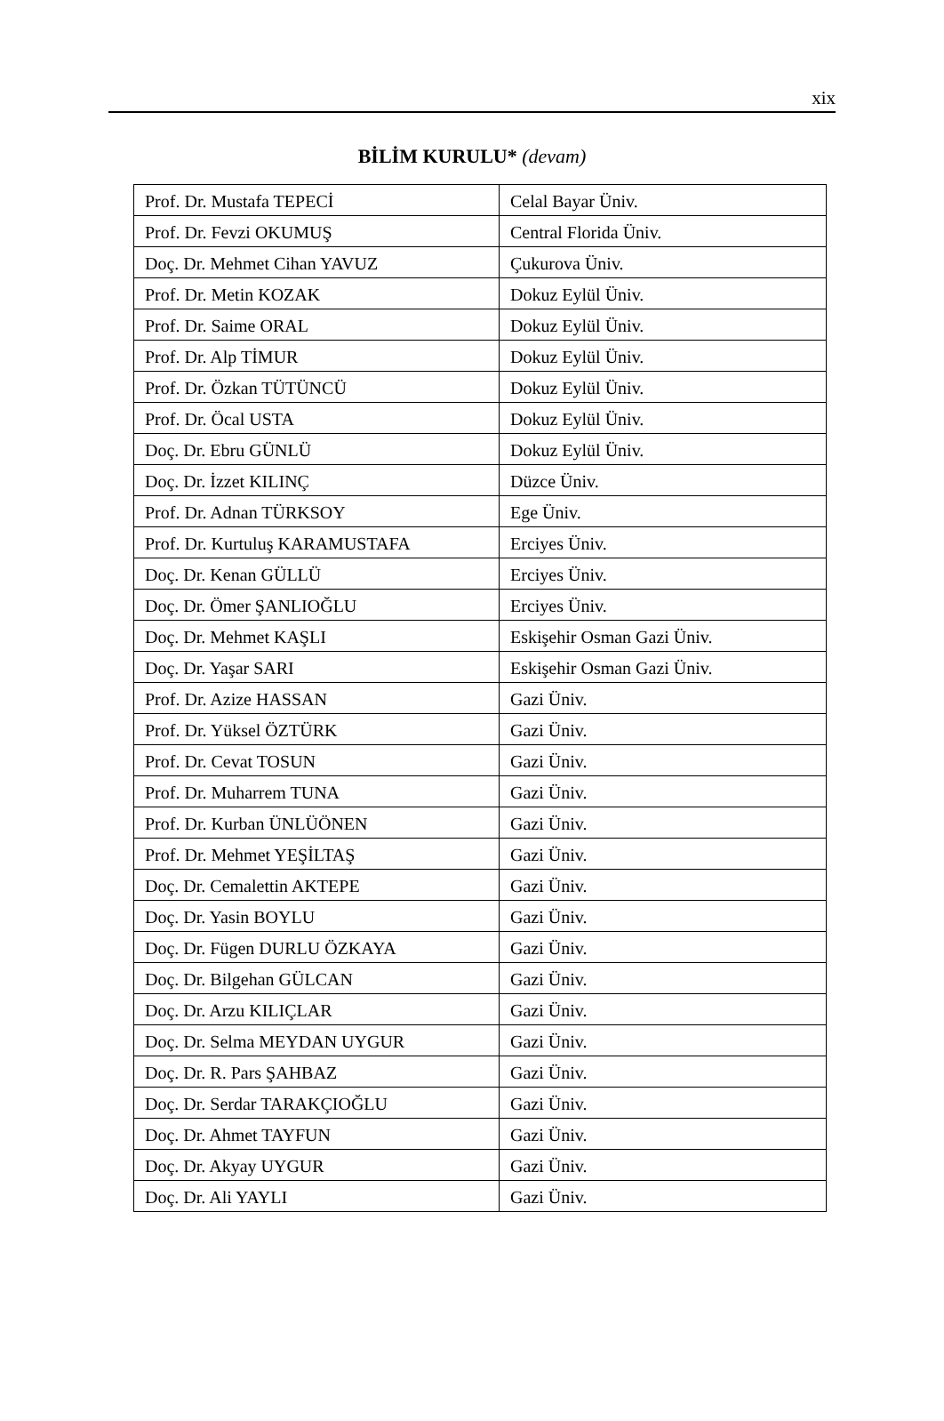xix
BİLİM KURULU* (devam)
| Prof. Dr. Mustafa TEPECİ | Celal Bayar Üniv. |
| Prof. Dr. Fevzi OKUMUŞ | Central Florida Üniv. |
| Doç. Dr. Mehmet Cihan YAVUZ | Çukurova Üniv. |
| Prof. Dr. Metin KOZAK | Dokuz Eylül Üniv. |
| Prof. Dr. Saime ORAL | Dokuz Eylül Üniv. |
| Prof. Dr. Alp TİMUR | Dokuz Eylül Üniv. |
| Prof. Dr. Özkan TÜTÜNCÜ | Dokuz Eylül Üniv. |
| Prof. Dr. Öcal USTA | Dokuz Eylül Üniv. |
| Doç. Dr. Ebru GÜNLÜ | Dokuz Eylül Üniv. |
| Doç. Dr. İzzet KILINÇ | Düzce Üniv. |
| Prof. Dr. Adnan TÜRKSOY | Ege Üniv. |
| Prof. Dr. Kurtuluş KARAMUSTAFA | Erciyes Üniv. |
| Doç. Dr. Kenan GÜLLÜ | Erciyes Üniv. |
| Doç. Dr. Ömer ŞANLIOĞLU | Erciyes Üniv. |
| Doç. Dr. Mehmet KAŞLI | Eskişehir Osman Gazi Üniv. |
| Doç. Dr. Yaşar SARI | Eskişehir Osman Gazi Üniv. |
| Prof. Dr. Azize HASSAN | Gazi Üniv. |
| Prof. Dr. Yüksel ÖZTÜRK | Gazi Üniv. |
| Prof. Dr. Cevat TOSUN | Gazi Üniv. |
| Prof. Dr. Muharrem TUNA | Gazi Üniv. |
| Prof. Dr. Kurban ÜNLÜÖNEN | Gazi Üniv. |
| Prof. Dr. Mehmet YEŞİLTAŞ | Gazi Üniv. |
| Doç. Dr. Cemalettin AKTEPE | Gazi Üniv. |
| Doç. Dr. Yasin BOYLU | Gazi Üniv. |
| Doç. Dr. Fügen DURLU ÖZKAYA | Gazi Üniv. |
| Doç. Dr. Bilgehan GÜLCAN | Gazi Üniv. |
| Doç. Dr. Arzu KILIÇLAR | Gazi Üniv. |
| Doç. Dr. Selma MEYDAN UYGUR | Gazi Üniv. |
| Doç. Dr. R. Pars ŞAHBAZ | Gazi Üniv. |
| Doç. Dr. Serdar TARAKÇIOĞLU | Gazi Üniv. |
| Doç. Dr. Ahmet TAYFUN | Gazi Üniv. |
| Doç. Dr. Akyay UYGUR | Gazi Üniv. |
| Doç. Dr. Ali YAYLI | Gazi Üniv. |